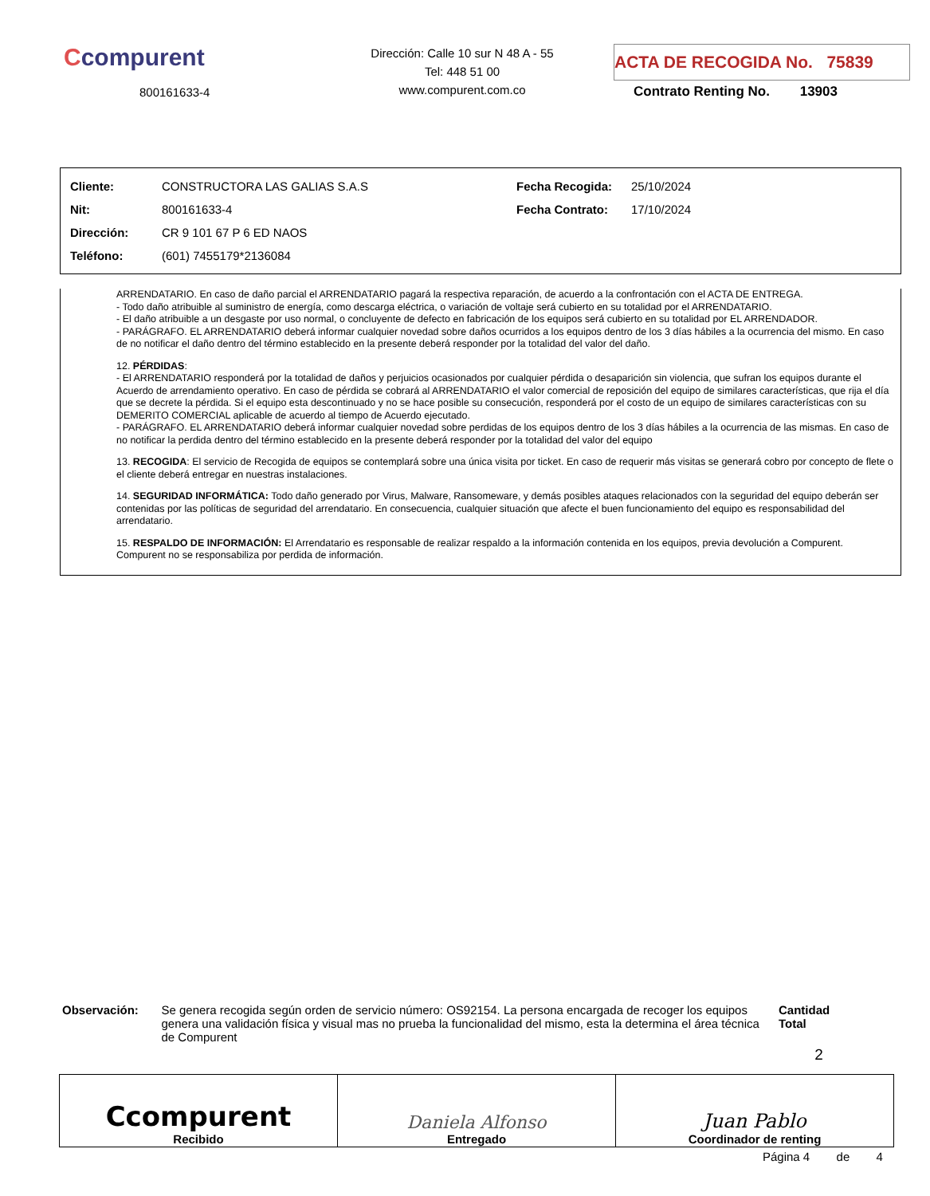Ccompurent
800161633-4
Dirección: Calle 10 sur N 48 A - 55
Tel: 448 51 00
www.compurent.com.co
ACTA DE RECOGIDA No. 75839
Contrato Renting No. 13903
| Cliente: | CONSTRUCTORA LAS GALIAS S.A.S | Fecha Recogida: | 25/10/2024 |
| Nit: | 800161633-4 | Fecha Contrato: | 17/10/2024 |
| Dirección: | CR 9 101 67 P 6 ED NAOS | | |
| Teléfono: | (601) 7455179*2136084 | | |
ARRENDATARIO. En caso de daño parcial el ARRENDATARIO pagará la respectiva reparación, de acuerdo a la confrontación con el ACTA DE ENTREGA.
- Todo daño atribuible al suministro de energía, como descarga eléctrica, o variación de voltaje será cubierto en su totalidad por el ARRENDATARIO.
- El daño atribuible a un desgaste por uso normal, o concluyente de defecto en fabricación de los equipos será cubierto en su totalidad por EL ARRENDADOR.
- PARÁGRAFO. EL ARRENDATARIO deberá informar cualquier novedad sobre daños ocurridos a los equipos dentro de los 3 días hábiles a la ocurrencia del mismo. En caso de no notificar el daño dentro del término establecido en la presente deberá responder por la totalidad del valor del daño.
12. PÉRDIDAS:
- El ARRENDATARIO responderá por la totalidad de daños y perjuicios ocasionados por cualquier pérdida o desaparición sin violencia, que sufran los equipos durante el Acuerdo de arrendamiento operativo. En caso de pérdida se cobrará al ARRENDATARIO el valor comercial de reposición del equipo de similares características, que rija el día que se decrete la pérdida. Si el equipo esta descontinuado y no se hace posible su consecución, responderá por el costo de un equipo de similares características con su DEMERITO COMERCIAL aplicable de acuerdo al tiempo de Acuerdo ejecutado.
- PARÁGRAFO. EL ARRENDATARIO deberá informar cualquier novedad sobre perdidas de los equipos dentro de los 3 días hábiles a la ocurrencia de las mismas. En caso de no notificar la perdida dentro del término establecido en la presente deberá responder por la totalidad del valor del equipo
13. RECOGIDA: El servicio de Recogida de equipos se contemplará sobre una única visita por ticket. En caso de requerir más visitas se generará cobro por concepto de flete o el cliente deberá entregar en nuestras instalaciones.
14. SEGURIDAD INFORMÁTICA: Todo daño generado por Virus, Malware, Ransomeware, y demás posibles ataques relacionados con la seguridad del equipo deberán ser contenidas por las políticas de seguridad del arrendatario. En consecuencia, cualquier situación que afecte el buen funcionamiento del equipo es responsabilidad del arrendatario.
15. RESPALDO DE INFORMACIÓN: El Arrendatario es responsable de realizar respaldo a la información contenida en los equipos, previa devolución a Compurent. Compurent no se responsabiliza por perdida de información.
Observación: Se genera recogida según orden de servicio número: OS92154. La persona encargada de recoger los equipos genera una validación física y visual mas no prueba la funcionalidad del mismo, esta la determina el área técnica de Compurent
Cantidad Total
2
| Ccompurent Recibido | Daniela Alfonso Entregado | Juan Pablo Coordinador de renting |
Página 4 de 4